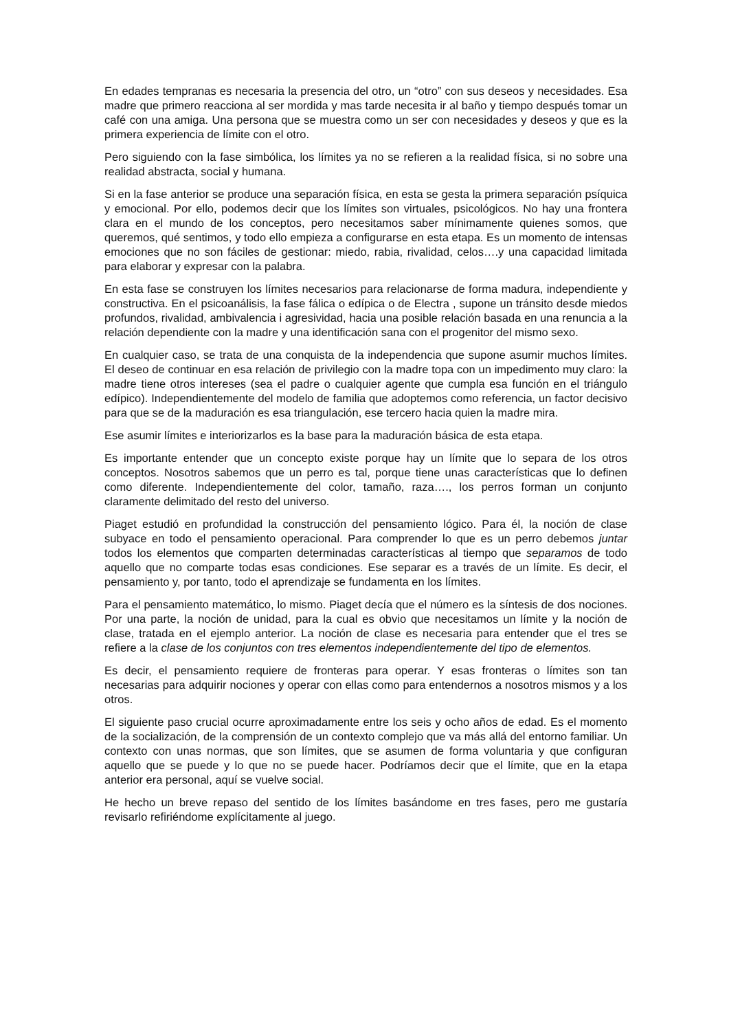En edades tempranas es necesaria la presencia del otro, un “otro” con sus deseos y necesidades. Esa madre que primero reacciona al ser mordida y mas tarde necesita ir al baño y tiempo después tomar un café con una amiga. Una persona que se muestra como un ser con necesidades y deseos y que es la primera experiencia de límite con el otro.
Pero siguiendo con la fase simbólica, los límites ya no se refieren a la realidad física, si no sobre una realidad abstracta, social y humana.
Si en la fase anterior se produce una separación física, en esta se gesta la primera separación psíquica y emocional. Por ello, podemos decir que los límites son virtuales, psicológicos. No hay una frontera clara en el mundo de los conceptos, pero necesitamos saber mínimamente quienes somos, que queremos, qué sentimos, y todo ello empieza a configurarse en esta etapa. Es un momento de intensas emociones que no son fáciles de gestionar: miedo, rabia, rivalidad, celos….y una capacidad limitada para elaborar y expresar con la palabra.
En esta fase se construyen los límites necesarios para relacionarse de forma madura, independiente y constructiva. En el psicoanálisis, la fase fálica o edípica o de Electra , supone un tránsito desde miedos profundos, rivalidad, ambivalencia i agresividad, hacia una posible relación basada en una renuncia a la relación dependiente con la madre y una identificación sana con el progenitor del mismo sexo.
En cualquier caso, se trata de una conquista de la independencia que supone asumir muchos límites. El deseo de continuar en esa relación de privilegio con la madre topa con un impedimento muy claro: la madre tiene otros intereses (sea el padre o cualquier agente que cumpla esa función en el triángulo edípico). Independientemente del modelo de familia que adoptemos como referencia, un factor decisivo para que se de la maduración es esa triangulación, ese tercero hacia quien la madre mira.
Ese asumir límites e interiorizarlos es la base para la maduración básica de esta etapa.
Es importante entender que un concepto existe porque hay un límite que lo separa de los otros conceptos. Nosotros sabemos que un perro es tal, porque tiene unas características que lo definen como diferente. Independientemente del color, tamaño, raza…., los perros forman un conjunto claramente delimitado del resto del universo.
Piaget estudió en profundidad la construcción del pensamiento lógico. Para él, la noción de clase subyace en todo el pensamiento operacional. Para comprender lo que es un perro debemos juntar todos los elementos que comparten determinadas características al tiempo que separamos de todo aquello que no comparte todas esas condiciones. Ese separar es a través de un límite. Es decir, el pensamiento y, por tanto, todo el aprendizaje se fundamenta en los límites.
Para el pensamiento matemático, lo mismo. Piaget decía que el número es la síntesis de dos nociones. Por una parte, la noción de unidad, para la cual es obvio que necesitamos un límite y la noción de clase, tratada en el ejemplo anterior. La noción de clase es necesaria para entender que el tres se refiere a la clase de los conjuntos con tres elementos independientemente del tipo de elementos.
Es decir, el pensamiento requiere de fronteras para operar. Y esas fronteras o límites son tan necesarias para adquirir nociones y operar con ellas como para entendernos a nosotros mismos y a los otros.
El siguiente paso crucial ocurre aproximadamente entre los seis y ocho años de edad. Es el momento de la socialización, de la comprensión de un contexto complejo que va más allá del entorno familiar. Un contexto con unas normas, que son límites, que se asumen de forma voluntaria y que configuran aquello que se puede y lo que no se puede hacer. Podríamos decir que el límite, que en la etapa anterior era personal, aquí se vuelve social.
He hecho un breve repaso del sentido de los límites basándome en tres fases, pero me gustaría revisarlo refiriéndome explícitamente al juego.